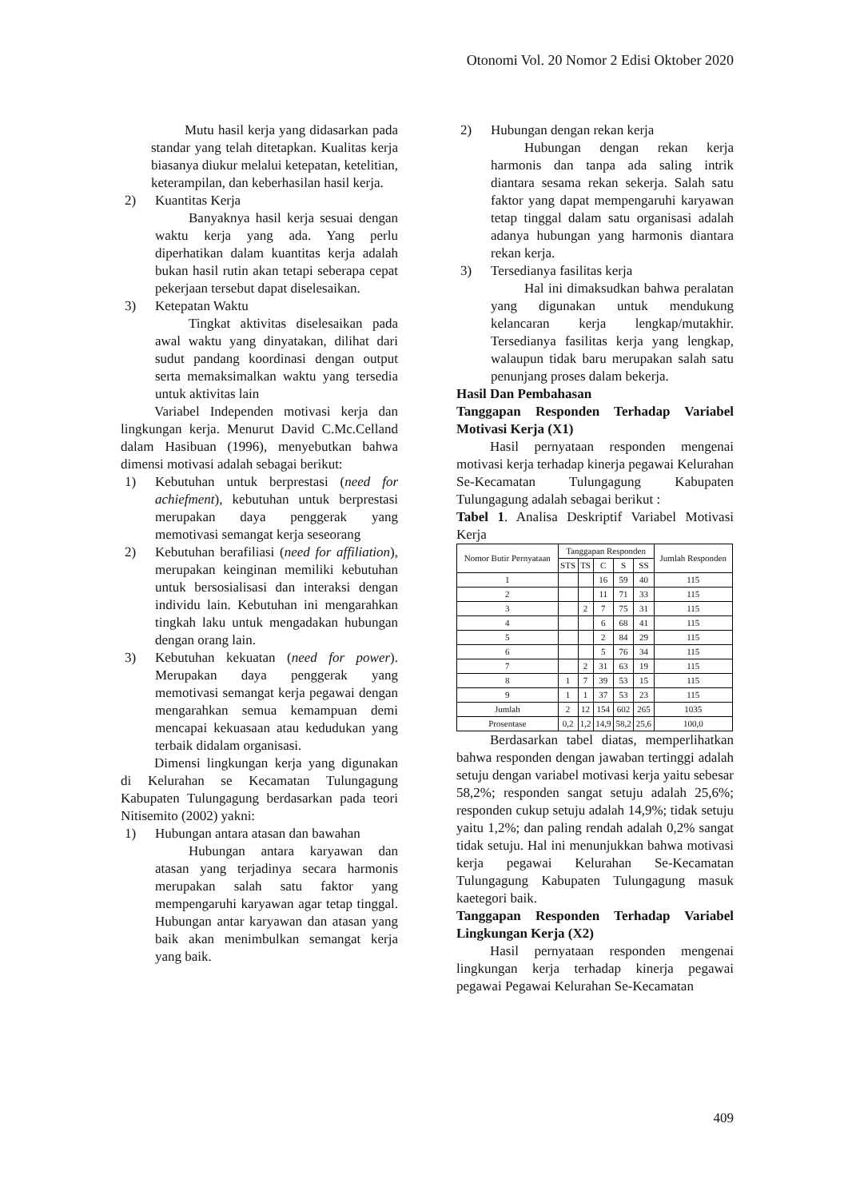Otonomi Vol. 20 Nomor 2 Edisi Oktober 2020
Mutu hasil kerja yang didasarkan pada standar yang telah ditetapkan. Kualitas kerja biasanya diukur melalui ketepatan, ketelitian, keterampilan, dan keberhasilan hasil kerja.
2) Kuantitas Kerja
Banyaknya hasil kerja sesuai dengan waktu kerja yang ada. Yang perlu diperhatikan dalam kuantitas kerja adalah bukan hasil rutin akan tetapi seberapa cepat pekerjaan tersebut dapat diselesaikan.
3) Ketepatan Waktu
Tingkat aktivitas diselesaikan pada awal waktu yang dinyatakan, dilihat dari sudut pandang koordinasi dengan output serta memaksimalkan waktu yang tersedia untuk aktivitas lain
Variabel Independen motivasi kerja dan lingkungan kerja. Menurut David C.Mc.Celland dalam Hasibuan (1996), menyebutkan bahwa dimensi motivasi adalah sebagai berikut:
1) Kebutuhan untuk berprestasi (need for achiefment), kebutuhan untuk berprestasi merupakan daya penggerak yang memotivasi semangat kerja seseorang
2) Kebutuhan berafiliasi (need for affiliation), merupakan keinginan memiliki kebutuhan untuk bersosialisasi dan interaksi dengan individu lain. Kebutuhan ini mengarahkan tingkah laku untuk mengadakan hubungan dengan orang lain.
3) Kebutuhan kekuatan (need for power). Merupakan daya penggerak yang memotivasi semangat kerja pegawai dengan mengarahkan semua kemampuan demi mencapai kekuasaan atau kedudukan yang terbaik didalam organisasi.
Dimensi lingkungan kerja yang digunakan di Kelurahan se Kecamatan Tulungagung Kabupaten Tulungagung berdasarkan pada teori Nitisemito (2002) yakni:
1) Hubungan antara atasan dan bawahan
Hubungan antara karyawan dan atasan yang terjadinya secara harmonis merupakan salah satu faktor yang mempengaruhi karyawan agar tetap tinggal. Hubungan antar karyawan dan atasan yang baik akan menimbulkan semangat kerja yang baik.
2) Hubungan dengan rekan kerja
Hubungan dengan rekan kerja harmonis dan tanpa ada saling intrik diantara sesama rekan sekerja. Salah satu faktor yang dapat mempengaruhi karyawan tetap tinggal dalam satu organisasi adalah adanya hubungan yang harmonis diantara rekan kerja.
3) Tersedianya fasilitas kerja
Hal ini dimaksudkan bahwa peralatan yang digunakan untuk mendukung kelancaran kerja lengkap/mutakhir. Tersedianya fasilitas kerja yang lengkap, walaupun tidak baru merupakan salah satu penunjang proses dalam bekerja.
Hasil Dan Pembahasan
Tanggapan Responden Terhadap Variabel Motivasi Kerja (X1)
Hasil pernyataan responden mengenai motivasi kerja terhadap kinerja pegawai Kelurahan Se-Kecamatan Tulungagung Kabupaten Tulungagung adalah sebagai berikut :
Tabel 1. Analisa Deskriptif Variabel Motivasi Kerja
| Nomor Butir Pernyataan | Tanggapan Responden | | | | | Jumlah Responden |
| --- | --- | --- | --- | --- | --- | --- |
| | STS | TS | C | S | SS | |
| 1 | | | 16 | 59 | 40 | 115 |
| 2 | | | 11 | 71 | 33 | 115 |
| 3 | | 2 | 7 | 75 | 31 | 115 |
| 4 | | | 6 | 68 | 41 | 115 |
| 5 | | | 2 | 84 | 29 | 115 |
| 6 | | | 5 | 76 | 34 | 115 |
| 7 | | 2 | 31 | 63 | 19 | 115 |
| 8 | 1 | 7 | 39 | 53 | 15 | 115 |
| 9 | 1 | 1 | 37 | 53 | 23 | 115 |
| Jumlah | 2 | 12 | 154 | 602 | 265 | 1035 |
| Prosentase | 0,2 | 1,2 | 14,9 | 58,2 | 25,6 | 100,0 |
Berdasarkan tabel diatas, memperlihatkan bahwa responden dengan jawaban tertinggi adalah setuju dengan variabel motivasi kerja yaitu sebesar 58,2%; responden sangat setuju adalah 25,6%; responden cukup setuju adalah 14,9%; tidak setuju yaitu 1,2%; dan paling rendah adalah 0,2% sangat tidak setuju. Hal ini menunjukkan bahwa motivasi kerja pegawai Kelurahan Se-Kecamatan Tulungagung Kabupaten Tulungagung masuk kaetegori baik.
Tanggapan Responden Terhadap Variabel Lingkungan Kerja (X2)
Hasil pernyataan responden mengenai lingkungan kerja terhadap kinerja pegawai pegawai Pegawai Kelurahan Se-Kecamatan
409